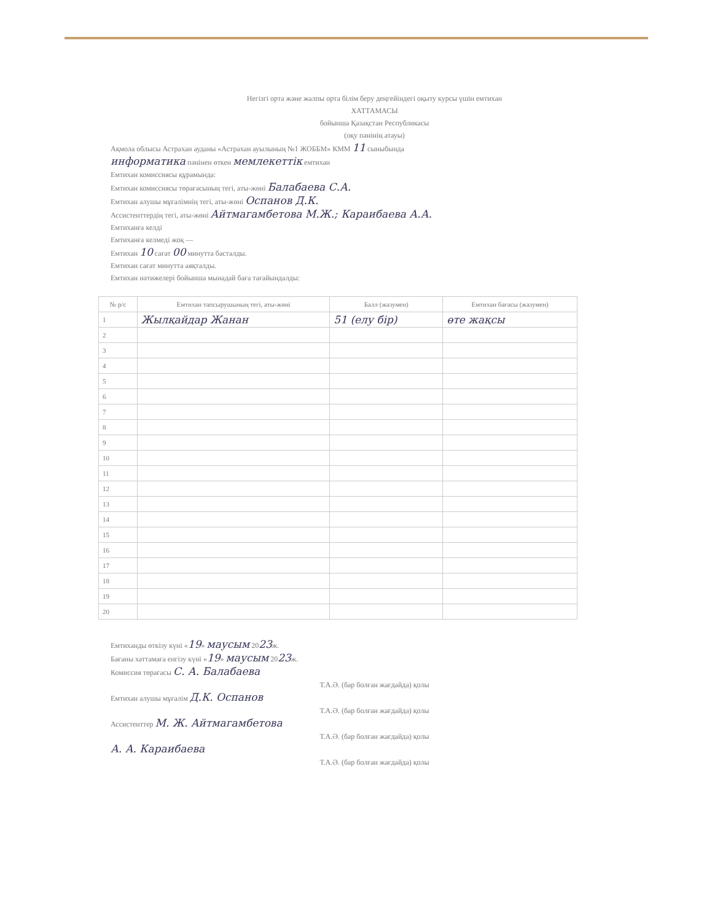Негізгі орта және жалпы орта білім беру деңгейіндегі оқыту курсы үшін емтихан
ХАТТАМАСЫ
бойынша Қазақстан Республикасы
(оқу пәнінің атауы)
Ақмола облысы Астрахан ауданы «Астрахан ауылының №1 ЖОББМ» КММ 11 сыныбында
информатика пәнінен өткен мемлекеттік емтихан
Емтихан комиссиясы құрамында:
Емтихан комиссиясы төрағасының тегі, аты-жөні Балабаева С.А.
Емтихан алушы мұғалімнің тегі, аты-жөні Оспанов Д.К.
Ассистенттердің тегі, аты-жөні Айтмагамбетова М.Ж.; Караибаева А.А.
Емтиханға келді
Емтиханға келмеді жоқ —
Емтихан 10 сағат 00 минутта басталды.
Емтихан сағат минутта аяқталды.
Емтихан нәтижелері бойынша мынадай баға тағайындалды:
| № р/с | Емтихан тапсырушының тегі, аты-жөні | Балл (жазумен) | Емтихан бағасы (жазумен) |
| --- | --- | --- | --- |
| 1 | Жылқайдар Жанан | 51 (елу бір) | өте жақсы |
| 2 | | | |
| 3 | | | |
| 4 | | | |
| 5 | | | |
| 6 | | | |
| 7 | | | |
| 8 | | | |
| 9 | | | |
| 10 | | | |
| 11 | | | |
| 12 | | | |
| 13 | | | |
| 14 | | | |
| 15 | | | |
| 16 | | | |
| 17 | | | |
| 18 | | | |
| 19 | | | |
| 20 | | | |
Емтиханды өткізу күні «19» маусым 2023ж.
Бағаны хаттамаға енгізу күні «19» маусым 2023ж.
Комиссия төрағасы С. А. Балабаева
Т.А.Ә. (бар болған жағдайда) қолы
Емтихан алушы мұғалім Д.К. Оспанов
Т.А.Ә. (бар болған жағдайда) қолы
Ассистенттер М. Ж. Айтмагамбетова
Т.А.Ә. (бар болған жағдайда) қолы
А. А. Караибаева
Т.А.Ә. (бар болған жағдайда) қолы